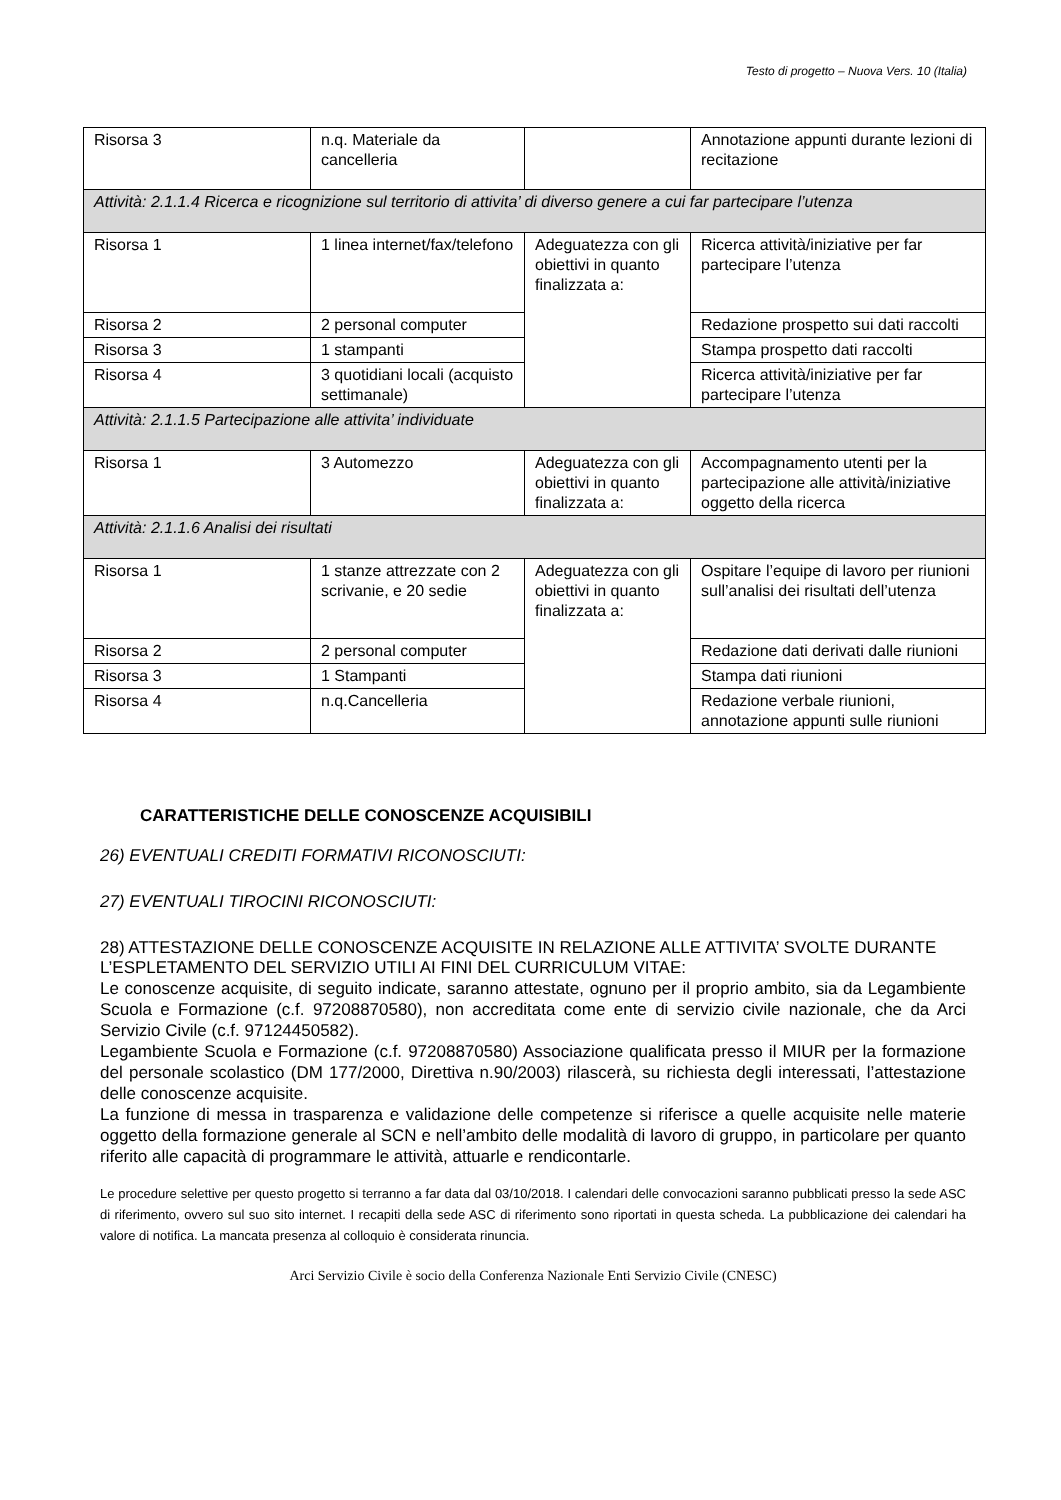Testo di progetto – Nuova Vers. 10 (Italia)
| Risorsa 3 | n.q. Materiale da cancelleria | | Annotazione appunti durante lezioni di recitazione |
| Attività: 2.1.1.4 Ricerca e ricognizione sul territorio di attivita’ di diverso genere a cui far partecipare l’utenza | | | |
| Risorsa 1 | 1 linea internet/fax/telefono | Adeguatezza con gli obiettivi in quanto finalizzata a: | Ricerca attività/iniziative per far partecipare l’utenza |
| Risorsa 2 | 2 personal computer | | Redazione prospetto sui dati raccolti |
| Risorsa 3 | 1 stampanti | | Stampa prospetto dati raccolti |
| Risorsa 4 | 3 quotidiani locali (acquisto settimanale) | | Ricerca attività/iniziative per far partecipare l’utenza |
| Attività: 2.1.1.5 Partecipazione alle attivita’ individuate | | | |
| Risorsa 1 | 3 Automezzo | Adeguatezza con gli obiettivi in quanto finalizzata a: | Accompagnamento utenti per la partecipazione alle attività/iniziative oggetto della ricerca |
| Attività: 2.1.1.6 Analisi dei risultati | | | |
| Risorsa 1 | 1 stanze attrezzate con 2 scrivanie, e 20 sedie | Adeguatezza con gli obiettivi in quanto finalizzata a: | Ospitare l’equipe di lavoro per riunioni sull’analisi dei risultati dell’utenza |
| Risorsa 2 | 2 personal computer | | Redazione dati derivati dalle riunioni |
| Risorsa 3 | 1 Stampanti | | Stampa dati riunioni |
| Risorsa 4 | n.q.Cancelleria | | Redazione verbale riunioni, annotazione appunti sulle riunioni |
CARATTERISTICHE DELLE CONOSCENZE ACQUISIBILI
26) EVENTUALI CREDITI FORMATIVI RICONOSCIUTI:
27) EVENTUALI TIROCINI RICONOSCIUTI:
28) ATTESTAZIONE DELLE CONOSCENZE ACQUISITE IN RELAZIONE ALLE ATTIVITA’ SVOLTE DURANTE L’ESPLETAMENTO DEL SERVIZIO UTILI AI FINI DEL CURRICULUM VITAE:
Le conoscenze acquisite, di seguito indicate, saranno attestate, ognuno per il proprio ambito, sia da Legambiente Scuola e Formazione (c.f. 97208870580), non accreditata come ente di servizio civile nazionale, che da Arci Servizio Civile (c.f. 97124450582).
Legambiente Scuola e Formazione (c.f. 97208870580) Associazione qualificata presso il MIUR per la formazione del personale scolastico (DM 177/2000, Direttiva n.90/2003) rilascerà, su richiesta degli interessati, l’attestazione delle conoscenze acquisite.
La funzione di messa in trasparenza e validazione delle competenze si riferisce a quelle acquisite nelle materie oggetto della formazione generale al SCN e nell’ambito delle modalità di lavoro di gruppo, in particolare per quanto riferito alle capacità di programmare le attività, attuarle e rendicontarle.
Le procedure selettive per questo progetto si terranno a far data dal 03/10/2018. I calendari delle convocazioni saranno pubblicati presso la sede ASC di riferimento, ovvero sul suo sito internet. I recapiti della sede ASC di riferimento sono riportati in questa scheda. La pubblicazione dei calendari ha valore di notifica. La mancata presenza al colloquio è considerata rinuncia.
Arci Servizio Civile è socio della Conferenza Nazionale Enti Servizio Civile (CNESC)